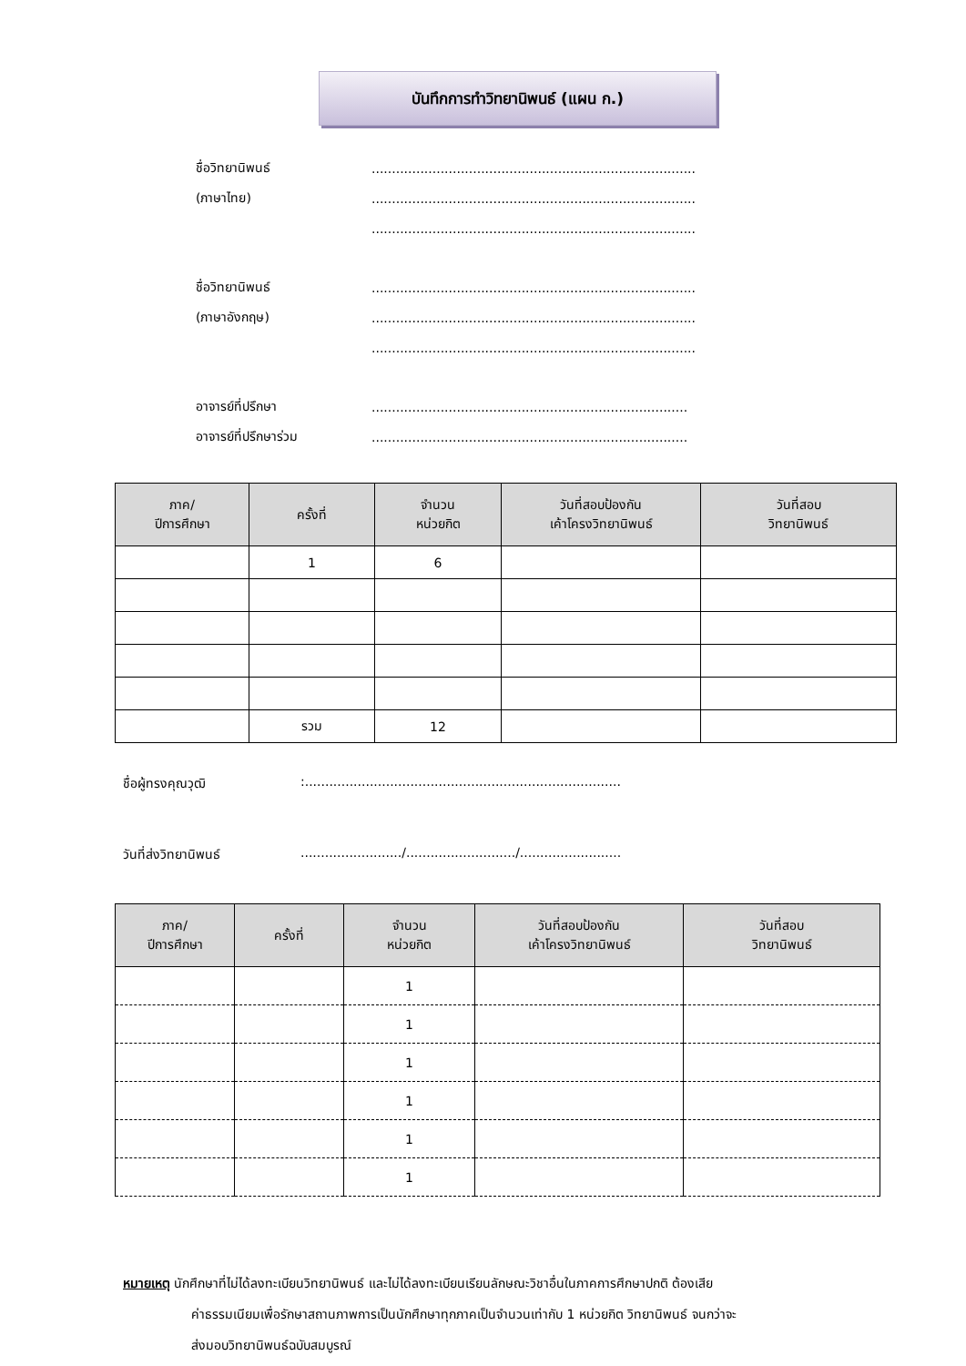บันทึกการทำวิทยานิพนธ์ (แผน ก.)
ชื่อวิทยานิพนธ์................................................................................
(ภาษาไทย)................................................................................
................................................................................
ชื่อวิทยานิพนธ์................................................................................
(ภาษาอังกฤษ)................................................................................
................................................................................
อาจารย์ที่ปรึกษา..............................................................................
อาจารย์ที่ปรึกษาร่วม..............................................................................
| ภาค/ ปีการศึกษา | ครั้งที่ | จำนวน หน่วยกิต | วันที่สอบป้องกัน เค้าโครงวิทยานิพนธ์ | วันที่สอบ วิทยานิพนธ์ |
| --- | --- | --- | --- | --- |
| | 1 | 6 | | |
| | รวม | 12 | | |
ชื่อผู้ทรงคุณวุฒิ:..............................................................................
วันที่ส่งวิทยานิพนธ์........................./.........................../.........................
| ภาค/ ปีการศึกษา | ครั้งที่ | จำนวน หน่วยกิต | วันที่สอบป้องกัน เค้าโครงวิทยานิพนธ์ | วันที่สอบ วิทยานิพนธ์ |
| --- | --- | --- | --- | --- |
| | | 1 | | |
| | | 1 | | |
| | | 1 | | |
| | | 1 | | |
| | | 1 | | |
| | | 1 | | |
หมายเหตุ นักศึกษาที่ไม่ได้ลงทะเบียนวิทยานิพนธ์ และไม่ได้ลงทะเบียนเรียนลักษณะวิชาอื่นในภาคการศึกษาปกติ ต้องเสีย
ค่าธรรมเนียมเพื่อรักษาสถานภาพการเป็นนักศึกษาทุกภาคเป็นจำนวนเท่ากับ 1 หน่วยกิต วิทยานิพนธ์ จนกว่าจะ
ส่งมอบวิทยานิพนธ์ฉบับสมบูรณ์